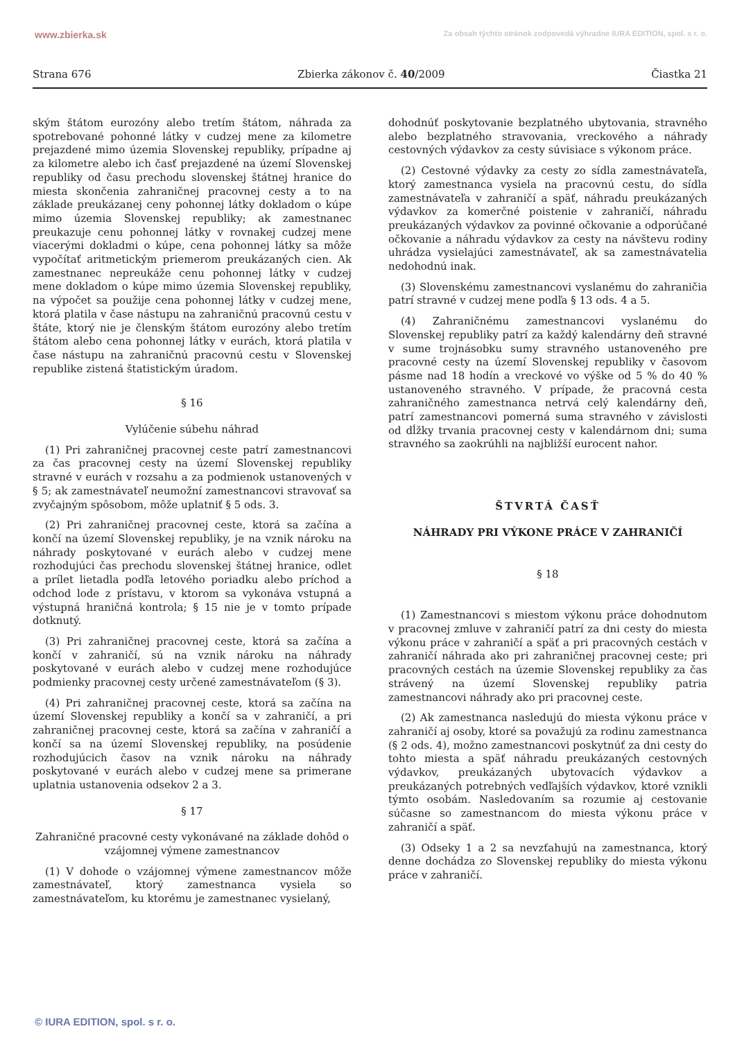www.zbierka.sk Za obsah týchto stránok zodpovedá výhradne IURA EDITION, spol. s r. o.
Strana 676 Zbierka zákonov č. 40/2009 Čiastka 21
ským štátom eurozóny alebo tretím štátom, náhrada za spotrebované pohonné látky v cudzej mene za kilometre prejazdené mimo územia Slovenskej republiky, prípadne aj za kilometre alebo ich časť prejazdené na území Slovenskej republiky od času prechodu slovenskej štátnej hranice do miesta skončenia zahraničnej pracovnej cesty a to na základe preukázanej ceny pohonnej látky dokladom o kúpe mimo územia Slovenskej republiky; ak zamestnanec preukazuje cenu pohonnej látky v rovnakej cudzej mene viacerými dokladmi o kúpe, cena pohonnej látky sa môže vypočítať aritmetickým priemerom preukázaných cien. Ak zamestnanec nepreukáže cenu pohonnej látky v cudzej mene dokladom o kúpe mimo územia Slovenskej republiky, na výpočet sa použije cena pohonnej látky v cudzej mene, ktorá platila v čase nástupu na zahraničnú pracovnú cestu v štáte, ktorý nie je členským štátom eurozóny alebo tretím štátom alebo cena pohonnej látky v eurách, ktorá platila v čase nástupu na zahraničnú pracovnú cestu v Slovenskej republike zistená štatistickým úradom.
§ 16
Vylúčenie súbehu náhrad
(1) Pri zahraničnej pracovnej ceste patrí zamestnancovi za čas pracovnej cesty na území Slovenskej republiky stravné v eurách v rozsahu a za podmienok ustanovených v § 5; ak zamestnávateľ neumožní zamestnancovi stravovať sa zvyčajným spôsobom, môže uplatniť § 5 ods. 3.
(2) Pri zahraničnej pracovnej ceste, ktorá sa začína a končí na území Slovenskej republiky, je na vznik nároku na náhrady poskytované v eurách alebo v cudzej mene rozhodujúci čas prechodu slovenskej štátnej hranice, odlet a prílet lietadla podľa letového poriadku alebo príchod a odchod lode z prístavu, v ktorom sa vykonáva vstupná a výstupná hraničná kontrola; § 15 nie je v tomto prípade dotknutý.
(3) Pri zahraničnej pracovnej ceste, ktorá sa začína a končí v zahraničí, sú na vznik nároku na náhrady poskytované v eurách alebo v cudzej mene rozhodujúce podmienky pracovnej cesty určené zamestnávateľom (§ 3).
(4) Pri zahraničnej pracovnej ceste, ktorá sa začína na území Slovenskej republiky a končí sa v zahraničí, a pri zahraničnej pracovnej ceste, ktorá sa začína v zahraničí a končí sa na území Slovenskej republiky, na posúdenie rozhodujúcich časov na vznik nároku na náhrady poskytované v eurách alebo v cudzej mene sa primerane uplatnia ustanovenia odsekov 2 a 3.
§ 17
Zahraničné pracovné cesty vykonávané na základe dohôd o vzájomnej výmene zamestnancov
(1) V dohode o vzájomnej výmene zamestnancov môže zamestnávateľ, ktorý zamestnanca vysiela so zamestnávateľom, ku ktorému je zamestnanec vysielaný,
dohodnúť poskytovanie bezplatného ubytovania, stravného alebo bezplatného stravovania, vreckového a náhrady cestovných výdavkov za cesty súvisiace s výkonom práce.
(2) Cestovné výdavky za cesty zo sídla zamestnávateľa, ktorý zamestnanca vysiela na pracovnú cestu, do sídla zamestnávateľa v zahraničí a späť, náhradu preukázaných výdavkov za komerčné poistenie v zahraničí, náhradu preukázaných výdavkov za povinné očkovanie a odporúčané očkovanie a náhradu výdavkov za cesty na návštevu rodiny uhrádza vysielajúci zamestnávateľ, ak sa zamestnávatelia nedohodnú inak.
(3) Slovenskému zamestnancovi vyslanému do zahraničia patrí stravné v cudzej mene podľa § 13 ods. 4 a 5.
(4) Zahraničnému zamestnancovi vyslanému do Slovenskej republiky patrí za každý kalendárny deň stravné v sume trojnásobku sumy stravného ustanoveného pre pracovné cesty na území Slovenskej republiky v časovom pásme nad 18 hodín a vreckové vo výške od 5 % do 40 % ustanoveného stravného. V prípade, že pracovná cesta zahraničného zamestnanca netrvá celý kalendárny deň, patrí zamestnancovi pomerná suma stravného v závislosti od dĺžky trvania pracovnej cesty v kalendárnom dni; suma stravného sa zaokrúhli na najbližší eurocent nahor.
ŠTVRTÁ ČASŤ
NÁHRADY PRI VÝKONE PRÁCE V ZAHRANIČÍ
§ 18
(1) Zamestnancovi s miestom výkonu práce dohodnutom v pracovnej zmluve v zahraničí patrí za dni cesty do miesta výkonu práce v zahraničí a späť a pri pracovných cestách v zahraničí náhrada ako pri zahraničnej pracovnej ceste; pri pracovných cestách na územie Slovenskej republiky za čas strávený na území Slovenskej republiky patria zamestnancovi náhrady ako pri pracovnej ceste.
(2) Ak zamestnanca nasledujú do miesta výkonu práce v zahraničí aj osoby, ktoré sa považujú za rodinu zamestnanca (§ 2 ods. 4), možno zamestnancovi poskytnúť za dni cesty do tohto miesta a späť náhradu preukázaných cestovných výdavkov, preukázaných ubytovacích výdavkov a preukázaných potrebných vedľajších výdavkov, ktoré vznikli týmto osobám. Nasledovaním sa rozumie aj cestovanie súčasne so zamestnancom do miesta výkonu práce v zahraničí a späť.
(3) Odseky 1 a 2 sa nevzťahujú na zamestnanca, ktorý denne dochádza zo Slovenskej republiky do miesta výkonu práce v zahraničí.
© IURA EDITION, spol. s r. o.